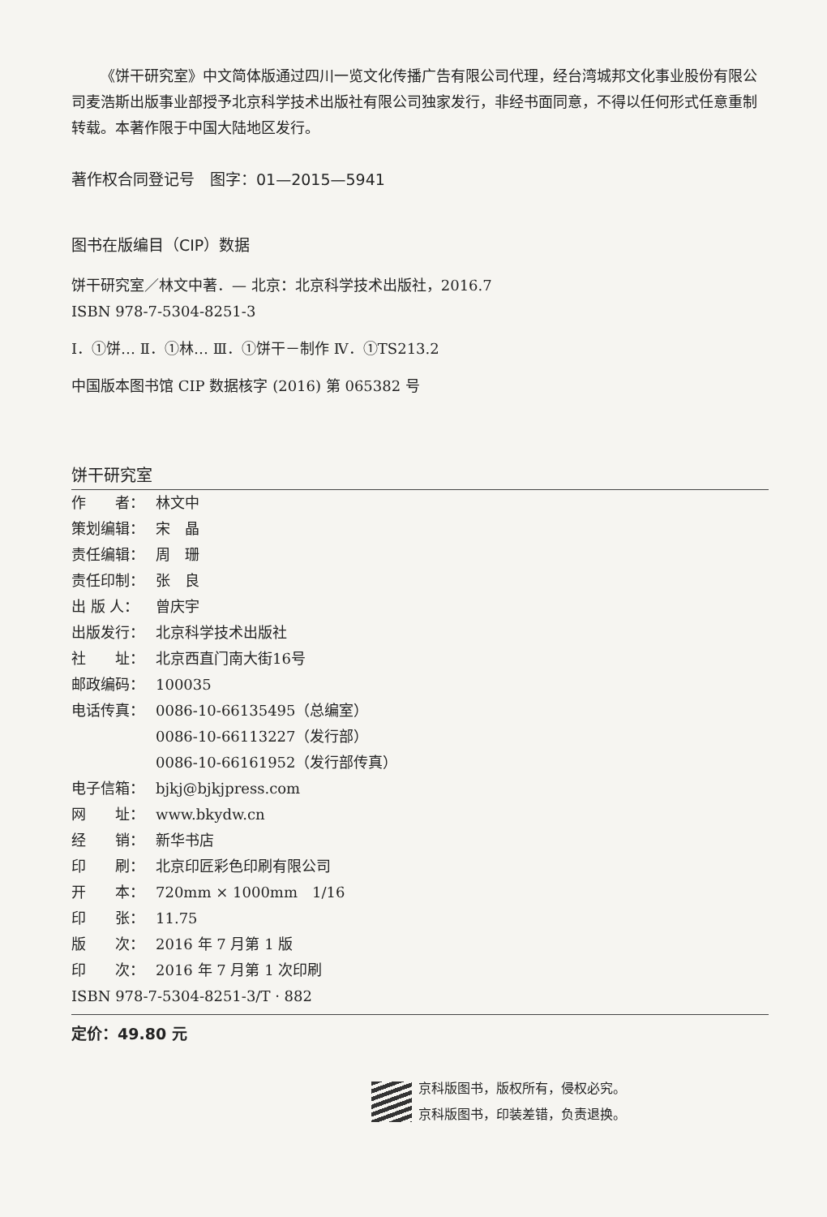《饼干研究室》中文简体版通过四川一览文化传播广告有限公司代理，经台湾城邦文化事业股份有限公司麦浩斯出版事业部授予北京科学技术出版社有限公司独家发行，非经书面同意，不得以任何形式任意重制转载。本著作限于中国大陆地区发行。
著作权合同登记号　图字：01—2015—5941
图书在版编目（CIP）数据
饼干研究室／林文中著．— 北京：北京科学技术出版社，2016.7
ISBN 978-7-5304-8251-3
Ⅰ．①饼… Ⅱ．①林… Ⅲ．①饼干－制作 Ⅳ．①TS213.2
中国版本图书馆 CIP 数据核字 (2016) 第 065382 号
饼干研究室
作　　者： 林文中
策划编辑： 宋　晶
责任编辑： 周　珊
责任印制： 张　良
出 版 人： 曾庆宇
出版发行： 北京科学技术出版社
社　　址： 北京西直门南大街16号
邮政编码： 100035
电话传真： 0086-10-66135495（总编室）
0086-10-66113227（发行部）
0086-10-66161952（发行部传真）
电子信箱： bjkj@bjkjpress.com
网　　址： www.bkydw.cn
经　　销： 新华书店
印　　刷： 北京印匠彩色印刷有限公司
开　　本： 720mm × 1000mm　1/16
印　　张： 11.75
版　　次： 2016 年 7 月第 1 版
印　　次： 2016 年 7 月第 1 次印刷
ISBN 978-7-5304-8251-3/T · 882
定价：49.80 元
京科版图书，版权所有，侵权必究。
京科版图书，印装差错，负责退换。